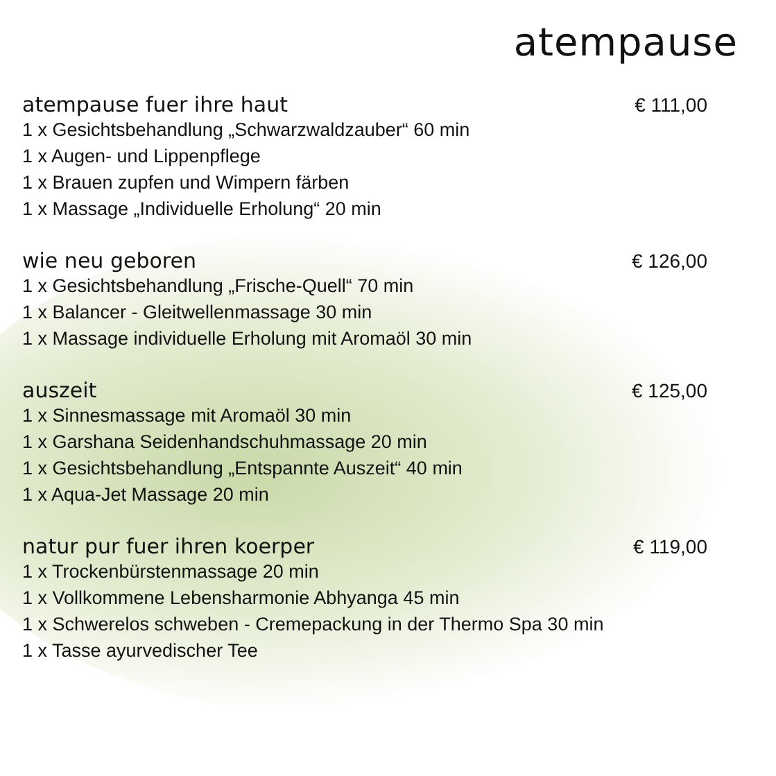atempause
atempause fuer ihre haut € 111,00
1 x Gesichtsbehandlung „Schwarzwaldzauber“ 60 min
1 x Augen- und Lippenpflege
1 x Brauen zupfen und Wimpern färben
1 x Massage „Individuelle Erholung“ 20 min
wie neu geboren € 126,00
1 x Gesichtsbehandlung „Frische-Quell“ 70 min
1 x Balancer - Gleitwellenmassage 30 min
1 x Massage individuelle Erholung mit Aromaöl 30 min
auszeit € 125,00
1 x Sinnesmassage mit Aromaöl 30 min
1 x Garshana Seidenhandschuhmassage 20 min
1 x Gesichtsbehandlung „Entspannte Auszeit“ 40 min
1 x Aqua-Jet Massage 20 min
natur pur fuer ihren koerper € 119,00
1 x Trockenbürstenmassage 20 min
1 x Vollkommene Lebensharmonie Abhyanga 45 min
1 x Schwerelos schweben - Cremepackung in der Thermo Spa 30 min
1 x Tasse ayurvedischer Tee